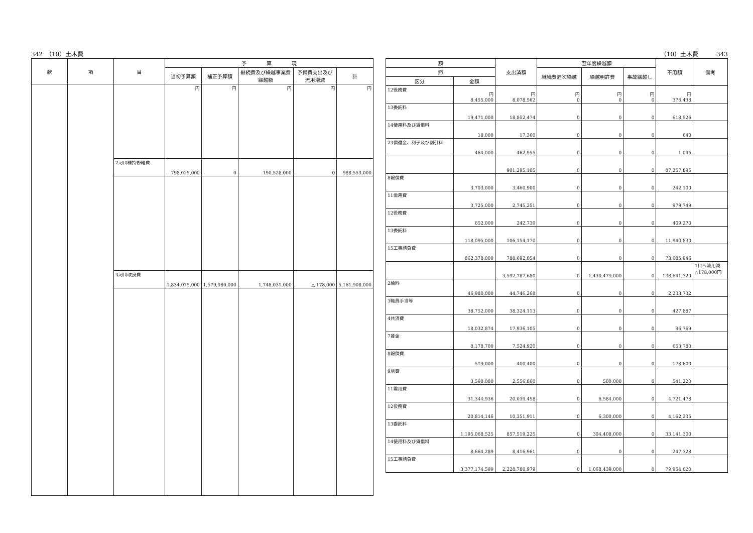342　（10）土木費
| 款 | 項 | 目 | 予 算 現 | | | | |
| --- | --- | --- | --- | --- | --- | --- | --- |
| | | | 当初予算額 | 補正予算額 | 継続費及び繰越事業費繰越額 | 予備費支出及び流用増減 | 計 |
| | | | 円 | 円 | 円 | 円 | 円 |
| | | 2河川維持修繕費 | 798,025,000 | 0 | 190,528,000 | 0 | 988,553,000 |
| | | 3河川改良費 | 1,834,075,000 | 1,579,980,000 | 1,748,031,000 | △ 178,000 | 5,161,908,000 |
（10）土木費　　　343
| 額 | | 支出済額 | 翌年度繰越額 | | | 不用額 | 備考 |
| --- | --- | --- | --- | --- | --- | --- | --- |
| 節 | | | 継続費逓次繰越 | 繰越明許費 | 事故繰越し | | |
| 区分 | 金額 | | | | | | |
| 12役務費 | 円 8,455,000 | 円 8,078,562 | 円 0 | 円 0 | 円 0 | 円 376,438 | |
| 13委託料 | 19,471,000 | 18,852,474 | 0 | 0 | 0 | 618,526 | |
| 14使用料及び賃借料 | 18,000 | 17,360 | 0 | 0 | 0 | 640 | |
| 23償還金、利子及び割引料 | 464,000 | 462,955 | 0 | 0 | 0 | 1,045 | |
| | | 901,295,105 | 0 | 0 | 0 | 87,257,895 | |
| 8報償費 | 3,703,000 | 3,460,900 | 0 | 0 | 0 | 242,100 | |
| 11需用費 | 3,725,000 | 2,745,251 | 0 | 0 | 0 | 979,749 | |
| 12役務費 | 652,000 | 242,730 | 0 | 0 | 0 | 409,270 | |
| 13委託料 | 118,095,000 | 106,154,170 | 0 | 0 | 0 | 11,940,830 | |
| 15工事請負費 | 862,378,000 | 788,692,054 | 0 | 0 | 0 | 73,685,946 | |
| | | 3,592,787,680 | 0 | 1,430,479,000 | 0 | 138,641,320 | 1目へ流用減 △178,000円 |
| 2給料 | 46,980,000 | 44,746,268 | 0 | 0 | 0 | 2,233,732 | |
| 3職員手当等 | 38,752,000 | 38,324,113 | 0 | 0 | 0 | 427,887 | |
| 4共済費 | 18,032,874 | 17,936,105 | 0 | 0 | 0 | 96,769 | |
| 7賃金 | 8,178,700 | 7,524,920 | 0 | 0 | 0 | 653,780 | |
| 8報償費 | 579,000 | 400,400 | 0 | 0 | 0 | 178,600 | |
| 9旅費 | 3,598,080 | 2,556,860 | 0 | 500,000 | 0 | 541,220 | |
| 11需用費 | 31,344,936 | 20,039,458 | 0 | 6,584,000 | 0 | 4,721,478 | |
| 12役務費 | 20,814,146 | 10,351,911 | 0 | 6,300,000 | 0 | 4,162,235 | |
| 13委託料 | 1,195,068,525 | 857,519,225 | 0 | 304,408,000 | 0 | 33,141,300 | |
| 14使用料及び賃借料 | 8,664,289 | 8,416,961 | 0 | 0 | 0 | 247,328 | |
| 15工事請負費 | 3,377,174,599 | 2,228,780,979 | 0 | 1,068,439,000 | 0 | 79,954,620 | |